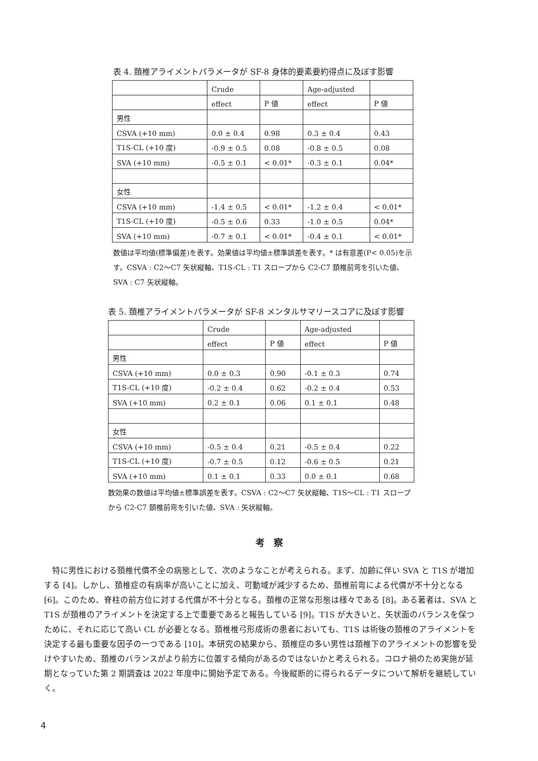表 4. 頚椎アライメントパラメータが SF-8 身体的要素要約得点に及ぼす影響
| | Crude | | Age-adjusted | |
| | effect | P 値 | effect | P 値 |
| 男性 | | | | |
| CSVA (+10 mm) | 0.0 ± 0.4 | 0.98 | 0.3 ± 0.4 | 0.43 |
| T1S-CL (+10 度) | -0.9 ± 0.5 | 0.08 | -0.8 ± 0.5 | 0.08 |
| SVA (+10 mm) | -0.5 ± 0.1 | < 0.01* | -0.3 ± 0.1 | 0.04* |
| 女性 | | | | |
| CSVA (+10 mm) | -1.4 ± 0.5 | < 0.01* | -1.2 ± 0.4 | < 0.01* |
| T1S-CL (+10 度) | -0.5 ± 0.6 | 0.33 | -1.0 ± 0.5 | 0.04* |
| SVA (+10 mm) | -0.7 ± 0.1 | < 0.01* | -0.4 ± 0.1 | < 0.01* |
数値は平均値(標準偏差)を表す。効果値は平均値±標準誤差を表す。* は有意差(P< 0.05)を示す。CSVA : C2〜C7 矢状縦軸、T1S-CL : T1 スロープから C2-C7 頚椎前弯を引いた値、SVA : C7 矢状縦軸。
表 5. 頚椎アライメントパラメータが SF-8 メンタルサマリースコアに及ぼす影響
| | Crude | | Age-adjusted | |
| | effect | P 値 | effect | P 値 |
| 男性 | | | | |
| CSVA (+10 mm) | 0.0 ± 0.3 | 0.90 | -0.1 ± 0.3 | 0.74 |
| T1S-CL (+10 度) | -0.2 ± 0.4 | 0.62 | -0.2 ± 0.4 | 0.53 |
| SVA (+10 mm) | 0.2 ± 0.1 | 0.06 | 0.1 ± 0.1 | 0.48 |
| 女性 | | | | |
| CSVA (+10 mm) | -0.5 ± 0.4 | 0.21 | -0.5 ± 0.4 | 0.22 |
| T1S-CL (+10 度) | -0.7 ± 0.5 | 0.12 | -0.6 ± 0.5 | 0.21 |
| SVA (+10 mm) | 0.1 ± 0.1 | 0.33 | 0.0 ± 0.1 | 0.68 |
数効果の数値は平均値±標準誤差を表す。CSVA : C2〜C7 矢状縦軸、T1S〜CL : T1 スロープから C2-C7 頚椎前弯を引いた値、SVA : 矢状縦軸。
考　察
特に男性における頚椎代償不全の病態として、次のようなことが考えられる。まず、加齢に伴い SVA と T1S が増加する [4]。しかし、頚椎症の有病率が高いことに加え、可動域が減少するため、頚椎前弯による代償が不十分となる [6]。このため、脊柱の前方位に対する代償が不十分となる。頚椎の正常な形態は様々である [8]。ある著者は、SVA と T1S が頚椎のアライメントを決定する上で重要であると報告している [9]。T1S が大きいと、矢状面のバランスを保つために、それに応じて高い CL が必要となる。頚椎椎弓形成術の患者においても、T1S は術後の頚椎のアライメントを決定する最も重要な因子の一つである [10]。本研究の結果から、頚椎症の多い男性は頚椎下のアライメントの影響を受けやすいため、頚椎のバランスがより前方に位置する傾向があるのではないかと考えられる。コロナ禍のため実施が延期となっていた第 2 期調査は 2022 年度中に開始予定である。今後縦断的に得られるデータについて解析を継続していく。
4